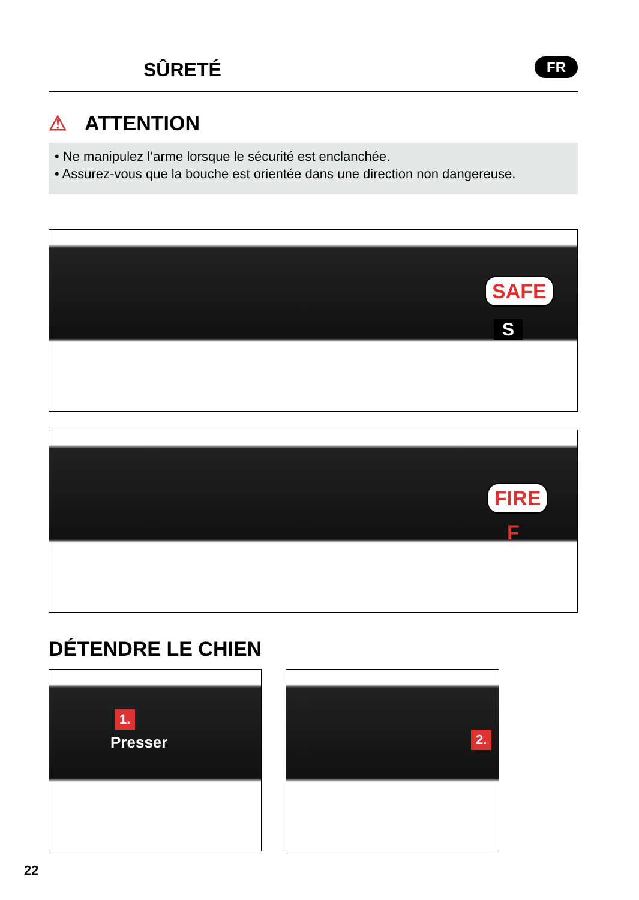SÛRETÉ FR
⚠ ATTENTION
• Ne manipulez l‘arme lorsque le sécurité est enclanchée.
• Assurez-vous que la bouche est orientée dans une direction non dangereuse.
SAFE
S
FIRE
F
DÉTENDRE LE CHIEN
1.
Presser 2.
22